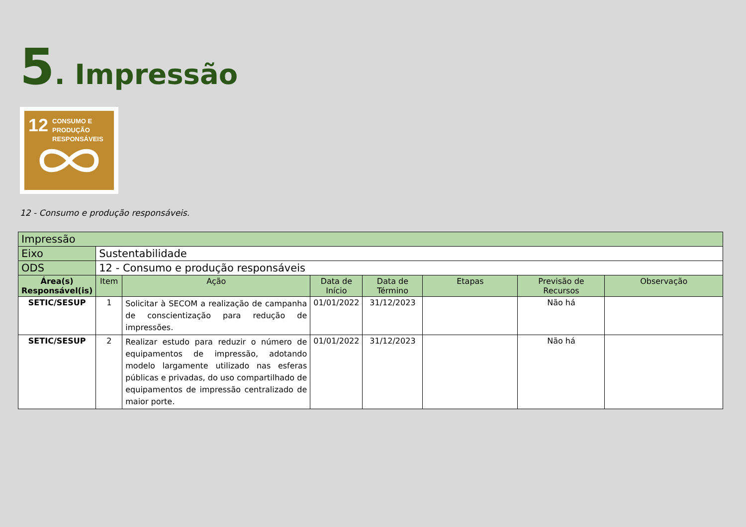5. Impressão
12 CONSUMO E
PRODUÇÃO
RESPONSÁVEIS
12 - Consumo e produção responsáveis.
| Impressão | | | | | | | |
| Eixo | Sustentabilidade | | | | | | |
| ODS | 12 - Consumo e produção responsáveis | | | | | | |
| Área(s) Responsável(is) | Item | Ação | Data de Início | Data de Término | Etapas | Previsão de Recursos | Observação |
| SETIC/SESUP | 1 | Solicitar à SECOM a realização de campanha de conscientização para redução de impressões. | 01/01/2022 | 31/12/2023 | | Não há | |
| SETIC/SESUP | 2 | Realizar estudo para reduzir o número de equipamentos de impressão, adotando modelo largamente utilizado nas esferas públicas e privadas, do uso compartilhado de equipamentos de impressão centralizado de maior porte. | 01/01/2022 | 31/12/2023 | | Não há | |